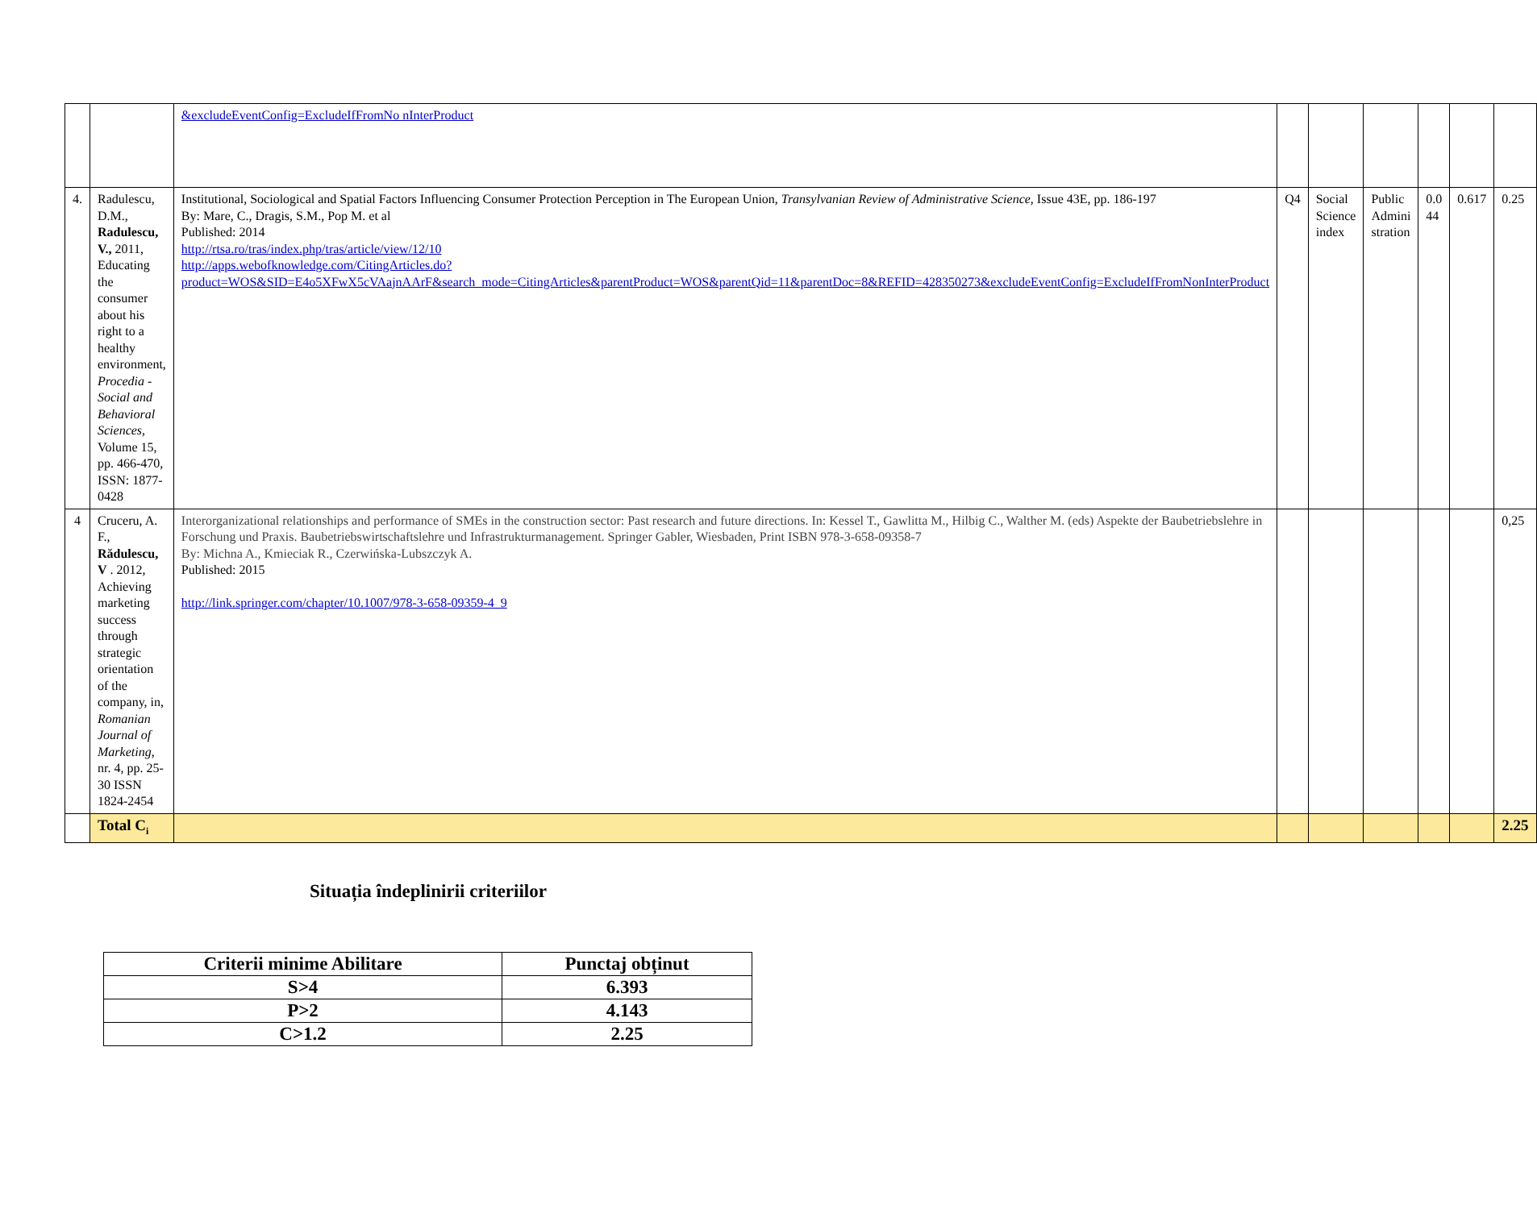| | | &excludeEventConfig=ExcludeIfFromNo nInterProduct | | | | | | |
| 4. | Radulescu, D.M., Radulescu, V., 2011, Educating the consumer about his right to a healthy environment, Procedia - Social and Behavioral Sciences , Volume 15, pp. 466-470, ISSN: 1877-0428 | Institutional, Sociological and Spatial Factors Influencing Consumer Protection Perception in The European Union, Transylvanian Review of Administrative Science , Issue 43E, pp. 186-197 By: Mare, C., Dragis, S.M., Pop M. et al Published: 2014 http://rtsa.ro/tras/index.php/tras/article/view/12/10 http://apps.webofknowledge.com/CitingArticles.do?product=WOS&SID=E4o5XFwX5cVAajnAArF&search_mode=CitingArticles&parentProduct=WOS&parentQid=11&parentDoc=8&REFID=428350273&excludeEventConfig=ExcludeIfFromNonInterProduct | Q4 | Social Science index | Public Admini stration | 0.0 44 | 0.617 | 0.25 |
| 4 | Cruceru, A. F., Rădulescu, V . 2012, Achieving marketing success through strategic orientation of the company, in, Romanian Journal of Marketing , nr. 4, pp. 25-30 ISSN 1824-2454 | Interorganizational relationships and performance of SMEs in the construction sector: Past research and future directions. In: Kessel T., Gawlitta M., Hilbig C., Walther M. (eds) Aspekte der Baubetriebslehre in Forschung und Praxis. Baubetriebswirtschaftslehre und Infrastrukturmanagement. Springer Gabler, Wiesbaden, Print ISBN 978-3-658-09358-7 By: Michna A., Kmieciak R., Czerwińska-Lubszczyk A. Published: 2015 http://link.springer.com/chapter/10.1007/978-3-658-09359-4_9 | | | | | | 0,25 |
| | Total C<sub>i</sub> | | | | | | | 2.25 |
Situația îndeplinirii criteriilor
| Criterii minime Abilitare | Punctaj obținut |
| --- | --- |
| S>4 | 6.393 |
| P>2 | 4.143 |
| C>1.2 | 2.25 |